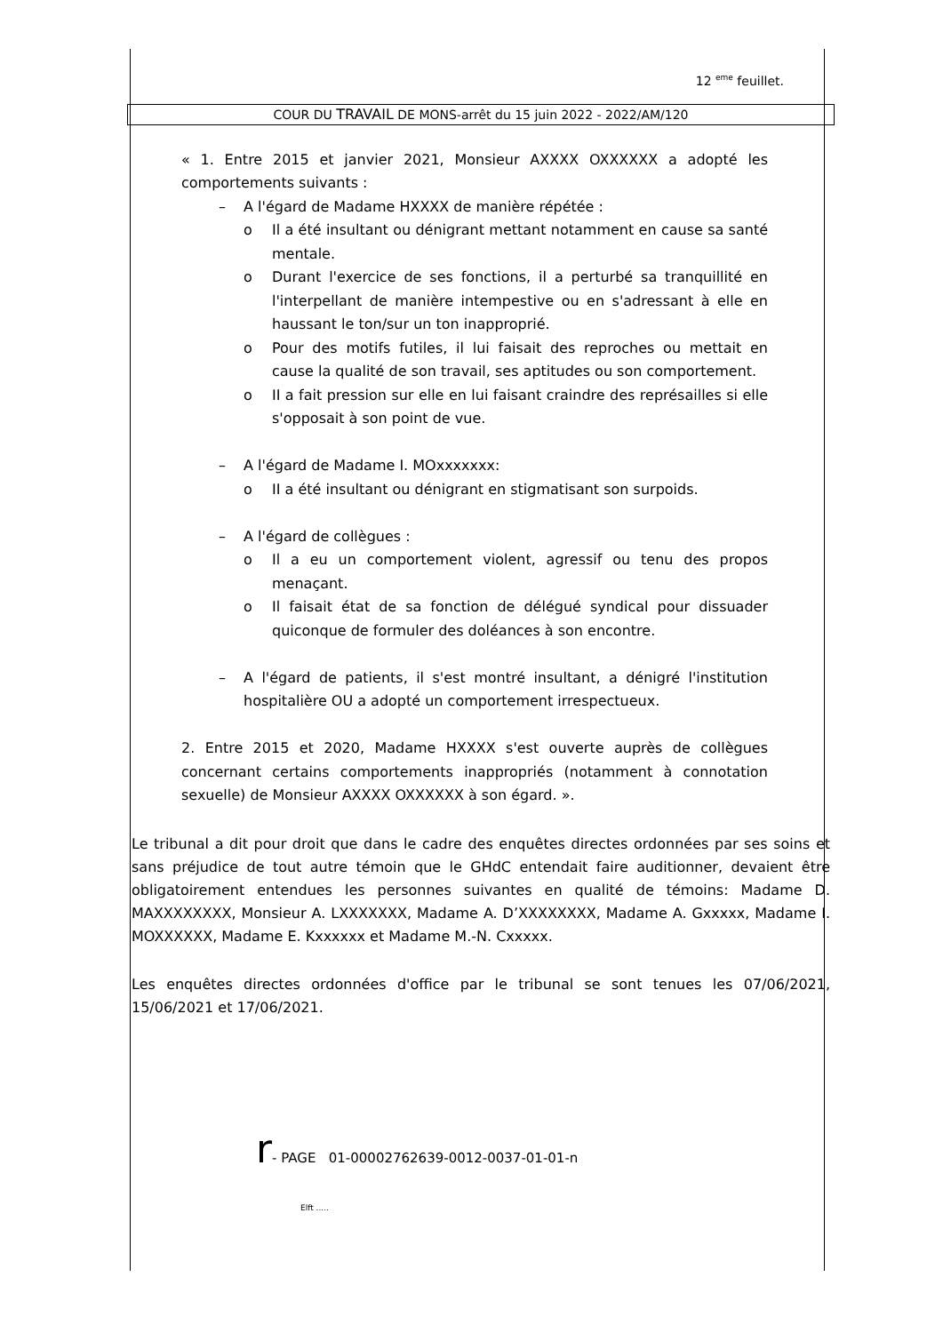12 <sup>eme</sup> feuillet.
COUR DU TRAVAIL DE MONS-arrêt du 15 juin 2022 - 2022/AM/120
« 1. Entre 2015 et janvier 2021, Monsieur AXXXX OXXXXXX a adopté les comportements suivants :
– A l'égard de Madame HXXXX de manière répétée :
o
Il a été insultant ou dénigrant mettant notamment en cause sa santé mentale.
o
Durant l'exercice de ses fonctions, il a perturbé sa tranquillité en l'interpellant de manière intempestive ou en s'adressant à elle en haussant le ton/sur un ton inapproprié.
o
Pour des motifs futiles, il lui faisait des reproches ou mettait en cause la qualité de son travail, ses aptitudes ou son comportement.
o
II a fait pression sur elle en lui faisant craindre des représailles si elle s'opposait à son point de vue.
– A l'égard de Madame I. MOxxxxxxx:
o
II a été insultant ou dénigrant en stigmatisant son surpoids.
– A l'égard de collègues :
o
Il a eu un comportement violent, agressif ou tenu des propos menaçant.
o
Il faisait état de sa fonction de délégué syndical pour dissuader quiconque de formuler des doléances à son encontre.
–
A l'égard de patients, il s'est montré insultant, a dénigré l'institution hospitalière OU a adopté un comportement irrespectueux.
2. Entre 2015 et 2020, Madame HXXXX s'est ouverte auprès de collègues concernant certains comportements inappropriés (notamment à connotation sexuelle) de Monsieur AXXXX OXXXXXX à son égard. ».
Le tribunal a dit pour droit que dans le cadre des enquêtes directes ordonnées par ses soins et sans préjudice de tout autre témoin que le GHdC entendait faire auditionner, devaient être obligatoirement entendues les personnes suivantes en qualité de témoins: Madame D. MAXXXXXXXX, Monsieur A. LXXXXXXX, Madame A. D’XXXXXXXX, Madame A. Gxxxxx, Madame I. MOXXXXXX, Madame E. Kxxxxxx et Madame M.-N. Cxxxxx.
Les enquêtes directes ordonnées d'office par le tribunal se sont tenues les 07/06/2021, 15/06/2021 et 17/06/2021.
r- PAGE 01-00002762639-0012-0037-01-01-n
Elft .....